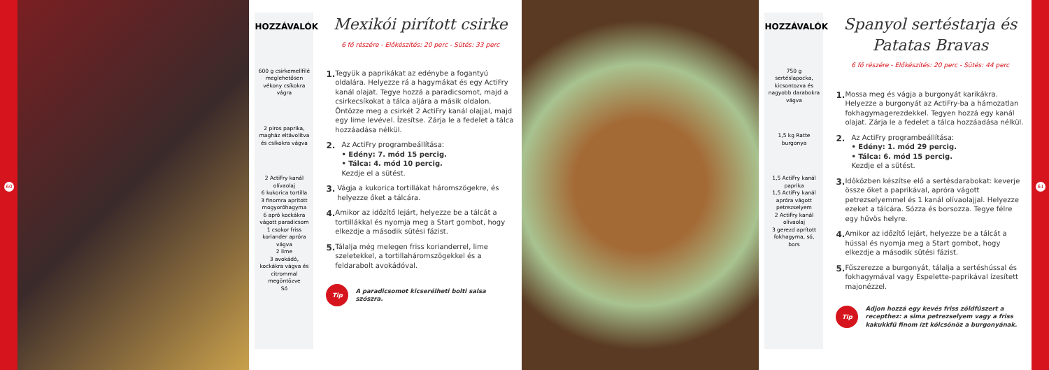60
HOZZÁVALÓK
600 g csirkemellfilé meglehetősen vékony csíkokra vágra
2 piros paprika, magház eltávolítva és csíkokra vágva
2 ActiFry kanál olívaolaj
6 kukorica tortilla
3 finomra aprított mogyoróhagyma
6 apró kockákra vágott paradicsom
1 csokor friss koriander apróra vágva
2 lime
3 avokádó, kockákra vágva és citrommal megöntözve
Só
Mexikói pirított csirke
6 fő részére - Előkészítés: 20 perc - Sütés: 33 perc
1.
Tegyük a paprikákat az edénybe a fogantyú oldalára. Helyezze rá a hagymákat és egy ActiFry kanál olajat. Tegye hozzá a paradicsomot, majd a csirkecsíkokat a tálca aljára a másik oldalon. Öntözze meg a csirkét 2 ActiFry kanál olajjal, majd egy lime levével. Ízesítse. Zárja le a fedelet a tálca hozzáadása nélkül.
2.
Az ActiFry programbeállítása:
• Edény: 7. mód 15 percig.
• Tálca: 4. mód 10 percig.
Kezdje el a sütést.
3.
Vágja a kukorica tortillákat háromszögekre, és helyezze őket a tálcára.
4.
Amikor az időzítő lejárt, helyezze be a tálcát a tortillákkal és nyomja meg a Start gombot, hogy elkezdje a második sütési fázist.
5.
Tálalja még melegen friss korianderrel, lime szeletekkel, a tortillaháromszögekkel és a feldarabolt avokádóval.
Tip A paradicsomot kicserélheti bolti salsa szószra.
HOZZÁVALÓK
750 g sertéslapocka, kicsontozva és nagyobb darabokra vágva
1,5 kg Ratte burgonya
1,5 ActiFry kanál paprika
1,5 ActiFry kanál apróra vágott petrezselyem
2 ActiFry kanál olívaolaj
3 gerezd aprított fokhagyma, só, bors
Spanyol sertéstarja és Patatas Bravas
6 fő részére - Előkészítés: 20 perc - Sütés: 44 perc
1.
Mossa meg és vágja a burgonyát karikákra. Helyezze a burgonyát az ActiFry-ba a hámozatlan fokhagymagerezdekkel. Tegyen hozzá egy kanál olajat. Zárja le a fedelet a tálca hozzáadása nélkül.
2.
Az ActiFry programbeállítása:
• Edény: 1. mód 29 percig.
• Tálca: 6. mód 15 percig.
Kezdje el a sütést.
3.
Időközben készítse elő a sertésdarabokat: keverje össze őket a paprikával, apróra vágott petrezselyemmel és 1 kanál olívaolajjal. Helyezze ezeket a tálcára. Sózza és borsozza. Tegye félre egy hűvös helyre.
4.
Amikor az időzítő lejárt, helyezze be a tálcát a hússal és nyomja meg a Start gombot, hogy elkezdje a második sütési fázist.
5.
Fűszerezze a burgonyát, tálalja a sertéshússal és fokhagymával vagy Espelette-paprikával ízesített majonézzel.
Tip Adjon hozzá egy kevés friss zöldfűszert a recepthez: a sima petrezselyem vagy a friss kakukkfű finom ízt kölcsönöz a burgonyának.
61